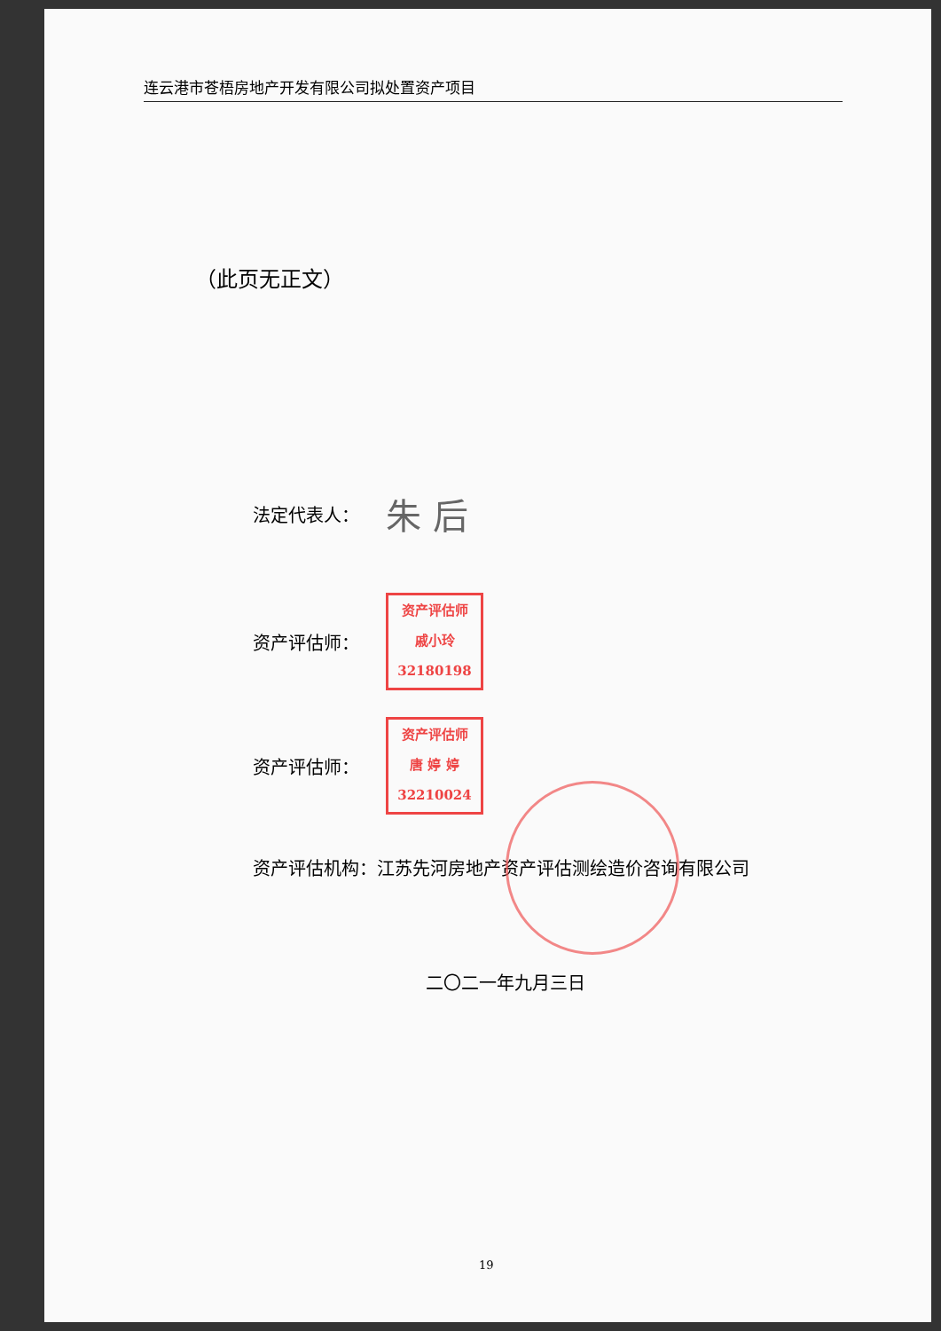连云港市苍梧房地产开发有限公司拟处置资产项目
（此页无正文）
法定代表人： 朱 后
资产评估师： 资产评估师
戚小玲
32180198
资产评估师： 资产评估师
唐 婷 婷
32210024
资产评估机构：江苏先河房地产资产评估测绘造价咨询有限公司
二〇二一年九月三日
19